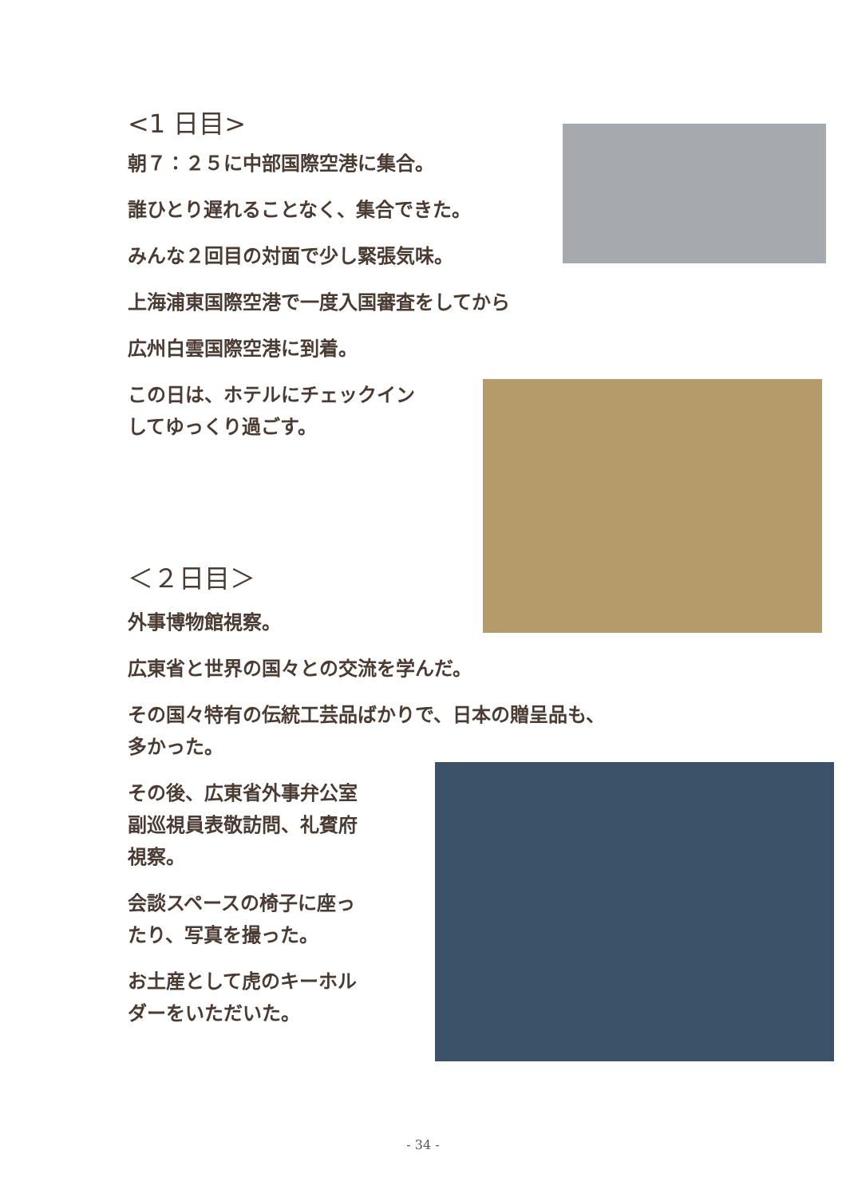<1 日目>
朝７：２５に中部国際空港に集合。
誰ひとり遅れることなく、集合できた。
みんな２回目の対面で少し緊張気味。
上海浦東国際空港で一度入国審査をしてから
広州白雲国際空港に到着。
この日は、ホテルにチェックイン
してゆっくり過ごす。
＜２日目＞
外事博物館視察。
広東省と世界の国々との交流を学んだ。
その国々特有の伝統工芸品ばかりで、日本の贈呈品も、
多かった。
その後、広東省外事弁公室
副巡視員表敬訪問、礼賓府
視察。
会談スペースの椅子に座っ
たり、写真を撮った。
お土産として虎のキーホル
ダーをいただいた。
- 34 -